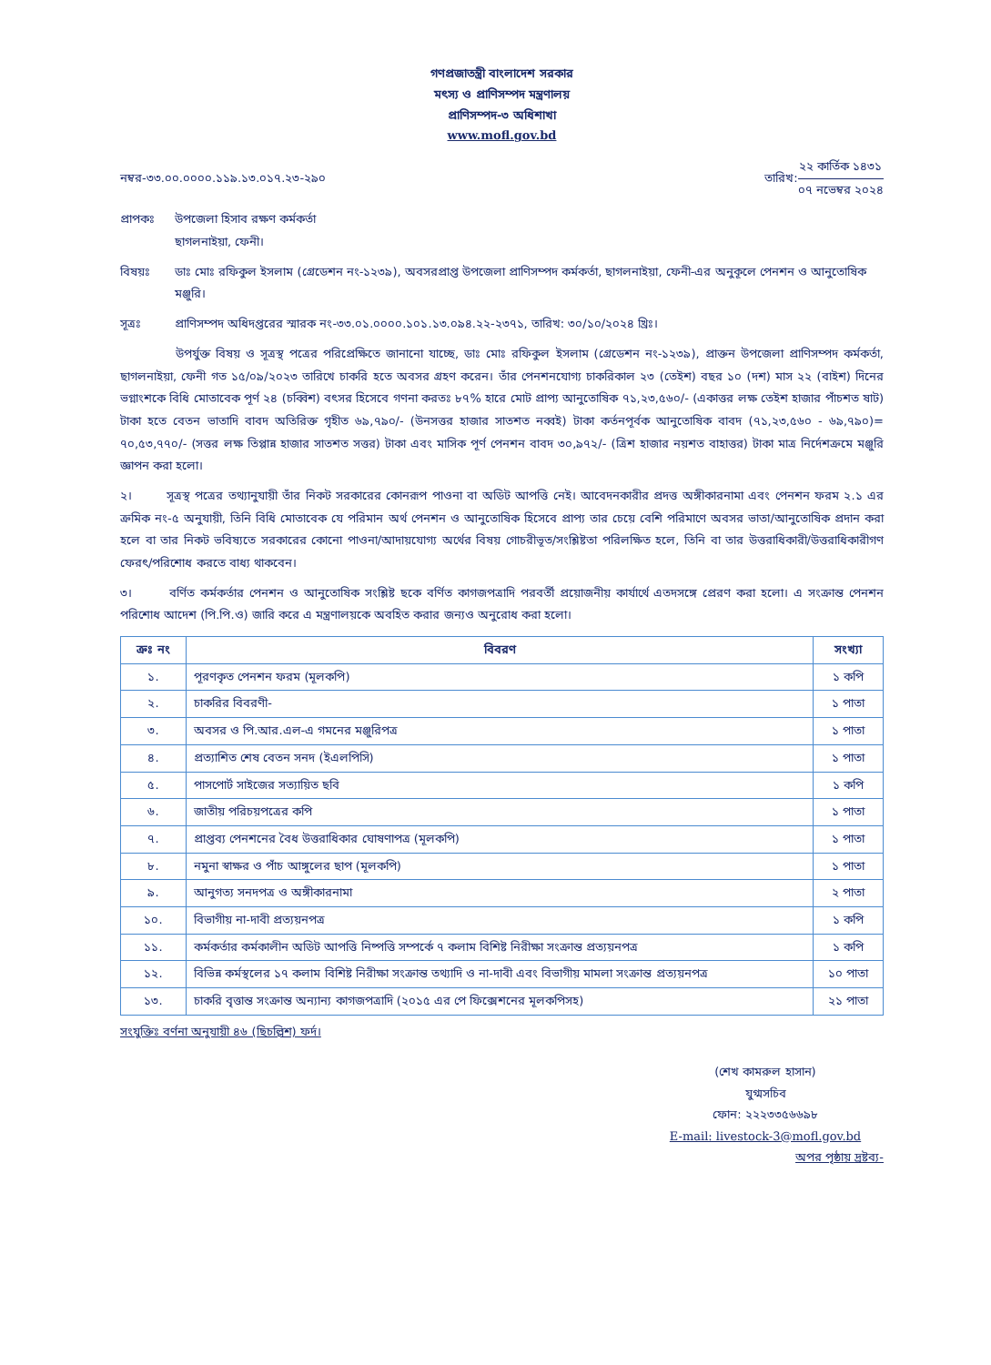গণপ্রজাতন্ত্রী বাংলাদেশ সরকার
মৎস্য ও প্রাণিসম্পদ মন্ত্রণালয়
প্রাণিসম্পদ-৩ অধিশাখা
www.mofl.gov.bd
নম্বর-৩৩.০০.০০০০.১১৯.১৩.০১৭.২৩-২৯০
তারিখ:
২২ কার্তিক ১৪৩১
০৭ নভেম্বর ২০২৪
প্রাপকঃ উপজেলা হিসাব রক্ষণ কর্মকর্তা
ছাগলনাইয়া, ফেনী।
বিষয়ঃ ডাঃ মোঃ রফিকুল ইসলাম (গ্রেডেশন নং-১২৩৯), অবসরপ্রাপ্ত উপজেলা প্রাণিসম্পদ কর্মকর্তা, ছাগলনাইয়া, ফেনী-এর অনুকূলে পেনশন ও আনুতোষিক মঞ্জুরি।
সূত্রঃ প্রাণিসম্পদ অধিদপ্তরের স্মারক নং-৩৩.০১.০০০০.১০১.১৩.০৯৪.২২-২৩৭১, তারিখ: ৩০/১০/২০২৪ খ্রিঃ।
উপর্যুক্ত বিষয় ও সূত্রস্থ পত্রের পরিপ্রেক্ষিতে জানানো যাচ্ছে, ডাঃ মোঃ রফিকুল ইসলাম (গ্রেডেশন নং-১২৩৯), প্রাক্তন উপজেলা প্রাণিসম্পদ কর্মকর্তা, ছাগলনাইয়া, ফেনী গত ১৫/০৯/২০২৩ তারিখে চাকরি হতে অবসর গ্রহণ করেন। তাঁর পেনশনযোগ্য চাকরিকাল ২৩ (তেইশ) বছর ১০ (দশ) মাস ২২ (বাইশ) দিনের ভগ্নাংশকে বিধি মোতাবেক পূর্ণ ২৪ (চব্বিশ) বৎসর হিসেবে গণনা করতঃ ৮৭% হারে মোট প্রাপ্য আনুতোষিক ৭১,২৩,৫৬০/- (একাত্তর লক্ষ তেইশ হাজার পাঁচশত ষাট) টাকা হতে বেতন ভাতাদি বাবদ অতিরিক্ত গৃহীত ৬৯,৭৯০/- (উনসত্তর হাজার সাতশত নব্বই) টাকা কর্তনপূর্বক আনুতোষিক বাবদ (৭১,২৩,৫৬০ - ৬৯,৭৯০)= ৭০,৫৩,৭৭০/- (সত্তর লক্ষ তিপ্পান্ন হাজার সাতশত সত্তর) টাকা এবং মাসিক পূর্ণ পেনশন বাবদ ৩০,৯৭২/- (ত্রিশ হাজার নয়শত বাহাত্তর) টাকা মাত্র নির্দেশক্রমে মঞ্জুরি জ্ঞাপন করা হলো।
২। সূত্রস্থ পত্রের তথ্যানুযায়ী তাঁর নিকট সরকারের কোনরূপ পাওনা বা অডিট আপত্তি নেই। আবেদনকারীর প্রদত্ত অঙ্গীকারনামা এবং পেনশন ফরম ২.১ এর ক্রমিক নং-৫ অনুযায়ী, তিনি বিধি মোতাবেক যে পরিমান অর্থ পেনশন ও আনুতোষিক হিসেবে প্রাপ্য তার চেয়ে বেশি পরিমাণে অবসর ভাতা/আনুতোষিক প্রদান করা হলে বা তার নিকট ভবিষ্যতে সরকারের কোনো পাওনা/আদায়যোগ্য অর্থের বিষয় গোচরীভূত/সংশ্লিষ্টতা পরিলক্ষিত হলে, তিনি বা তার উত্তরাধিকারী/উত্তরাধিকারীগণ ফেরৎ/পরিশোধ করতে বাধ্য থাকবেন।
৩। বর্ণিত কর্মকর্তার পেনশন ও আনুতোষিক সংশ্লিষ্ট ছকে বর্ণিত কাগজপত্রাদি পরবর্তী প্রয়োজনীয় কার্যার্থে এতদসঙ্গে প্রেরণ করা হলো। এ সংক্রান্ত পেনশন পরিশোধ আদেশ (পি.পি.ও) জারি করে এ মন্ত্রণালয়কে অবহিত করার জন্যও অনুরোধ করা হলো।
| ক্রঃ নং | বিবরণ | সংখ্যা |
| --- | --- | --- |
| ১. | পূরণকৃত পেনশন ফরম (মূলকপি) | ১ কপি |
| ২. | চাকরির বিবরণী- | ১ পাতা |
| ৩. | অবসর ও পি.আর.এল-এ গমনের মঞ্জুরিপত্র | ১ পাতা |
| ৪. | প্রত্যাশিত শেষ বেতন সনদ (ইএলপিসি) | ১ পাতা |
| ৫. | পাসপোর্ট সাইজের সত্যায়িত ছবি | ১ কপি |
| ৬. | জাতীয় পরিচয়পত্রের কপি | ১ পাতা |
| ৭. | প্রাপ্তব্য পেনশনের বৈধ উত্তরাধিকার ঘোষণাপত্র (মূলকপি) | ১ পাতা |
| ৮. | নমুনা স্বাক্ষর ও পাঁচ আঙ্গুলের ছাপ (মূলকপি) | ১ পাতা |
| ৯. | আনুগত্য সনদপত্র ও অঙ্গীকারনামা | ২ পাতা |
| ১০. | বিভাগীয় না-দাবী প্রত্যয়নপত্র | ১ কপি |
| ১১. | কর্মকর্তার কর্মকালীন অডিট আপত্তি নিষ্পত্তি সম্পর্কে ৭ কলাম বিশিষ্ট নিরীক্ষা সংক্রান্ত প্রত্যয়নপত্র | ১ কপি |
| ১২. | বিভিন্ন কর্মস্থলের ১৭ কলাম বিশিষ্ট নিরীক্ষা সংক্রান্ত তথ্যাদি ও না-দাবী এবং বিভাগীয় মামলা সংক্রান্ত প্রত্যয়নপত্র | ১০ পাতা |
| ১৩. | চাকরি বৃত্তান্ত সংক্রান্ত অন্যান্য কাগজপত্রাদি (২০১৫ এর পে ফিক্সেশনের মূলকপিসহ) | ২১ পাতা |
সংযুক্তিঃ বর্ণনা অনুযায়ী ৪৬ (ছিচল্লিশ) ফর্দ।
(শেখ কামরুল হাসান)
যুগ্মসচিব
ফোন: ২২২৩৩৫৬৬৯৮
E-mail: livestock-3@mofl.gov.bd
অপর পৃষ্ঠায় দ্রষ্টব্য-